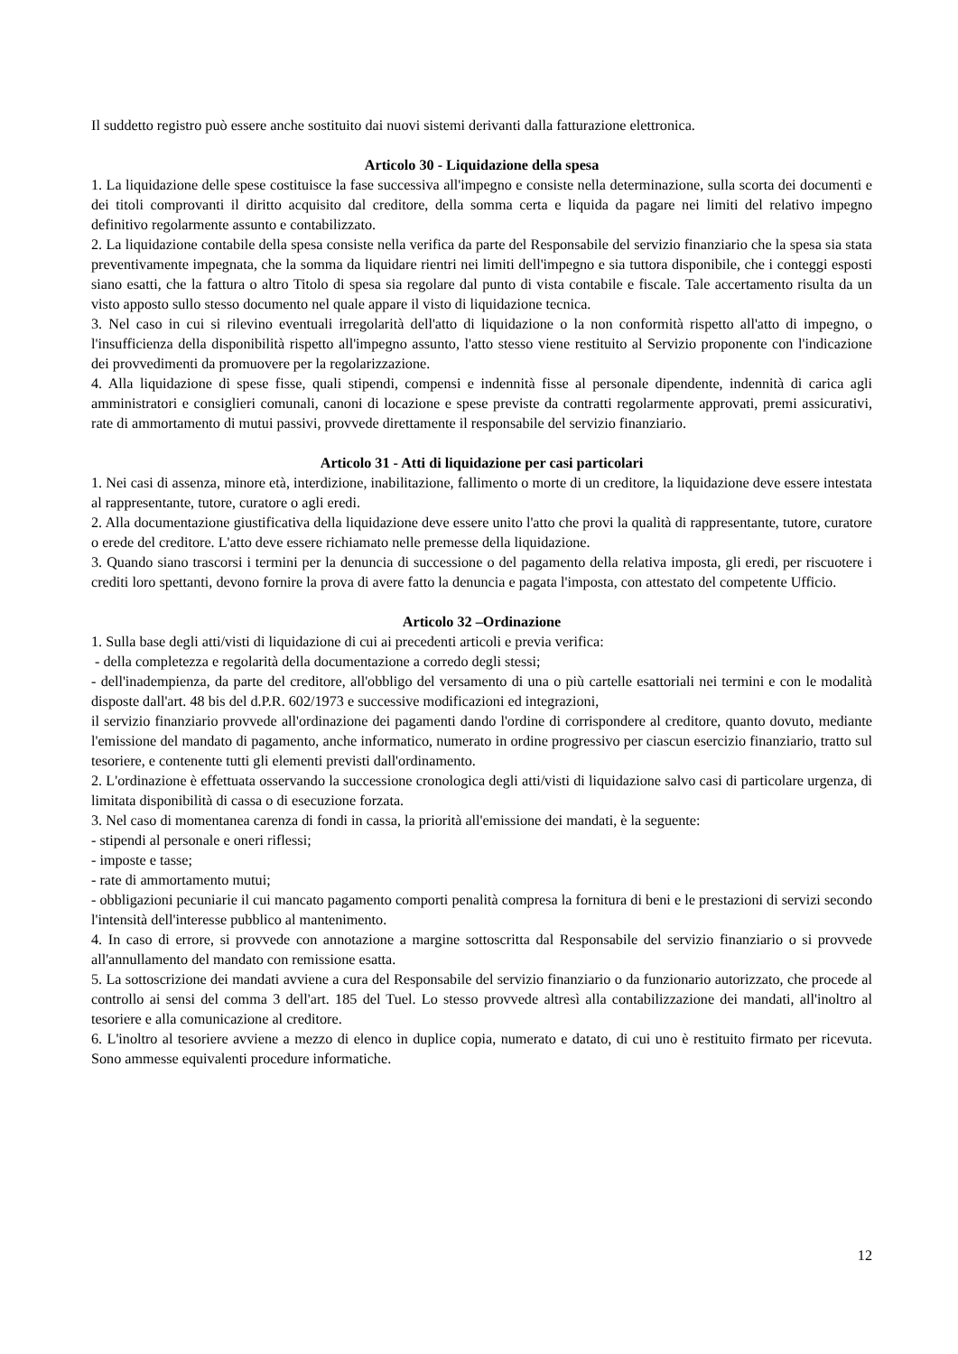Il suddetto registro può essere anche sostituito dai nuovi sistemi derivanti dalla fatturazione elettronica.
Articolo 30 - Liquidazione della spesa
1. La liquidazione delle spese costituisce la fase successiva all'impegno e consiste nella determinazione, sulla scorta dei documenti e dei titoli comprovanti il diritto acquisito dal creditore, della somma certa e liquida da pagare nei limiti del relativo impegno definitivo regolarmente assunto e contabilizzato.
2. La liquidazione contabile della spesa consiste nella verifica da parte del Responsabile del servizio finanziario che la spesa sia stata preventivamente impegnata, che la somma da liquidare rientri nei limiti dell'impegno e sia tuttora disponibile, che i conteggi esposti siano esatti, che la fattura o altro Titolo di spesa sia regolare dal punto di vista contabile e fiscale. Tale accertamento risulta da un visto apposto sullo stesso documento nel quale appare il visto di liquidazione tecnica.
3. Nel caso in cui si rilevino eventuali irregolarità dell'atto di liquidazione o la non conformità rispetto all'atto di impegno, o l'insufficienza della disponibilità rispetto all'impegno assunto, l'atto stesso viene restituito al Servizio proponente con l'indicazione dei provvedimenti da promuovere per la regolarizzazione.
4. Alla liquidazione di spese fisse, quali stipendi, compensi e indennità fisse al personale dipendente, indennità di carica agli amministratori e consiglieri comunali, canoni di locazione e spese previste da contratti regolarmente approvati, premi assicurativi, rate di ammortamento di mutui passivi, provvede direttamente il responsabile del servizio finanziario.
Articolo 31 - Atti di liquidazione per casi particolari
1. Nei casi di assenza, minore età, interdizione, inabilitazione, fallimento o morte di un creditore, la liquidazione deve essere intestata al rappresentante, tutore, curatore o agli eredi.
2. Alla documentazione giustificativa della liquidazione deve essere unito l'atto che provi la qualità di rappresentante, tutore, curatore o erede del creditore. L'atto deve essere richiamato nelle premesse della liquidazione.
3. Quando siano trascorsi i termini per la denuncia di successione o del pagamento della relativa imposta, gli eredi, per riscuotere i crediti loro spettanti, devono fornire la prova di avere fatto la denuncia e pagata l'imposta, con attestato del competente Ufficio.
Articolo 32 –Ordinazione
1. Sulla base degli atti/visti di liquidazione di cui ai precedenti articoli e previa verifica:
- della completezza e regolarità della documentazione a corredo degli stessi;
- dell'inadempienza, da parte del creditore, all'obbligo del versamento di una o più cartelle esattoriali nei termini e con le modalità disposte dall'art. 48 bis del d.P.R. 602/1973 e successive modificazioni ed integrazioni,
il servizio finanziario provvede all'ordinazione dei pagamenti dando l'ordine di corrispondere al creditore, quanto dovuto, mediante l'emissione del mandato di pagamento, anche informatico, numerato in ordine progressivo per ciascun esercizio finanziario, tratto sul tesoriere, e contenente tutti gli elementi previsti dall'ordinamento.
2. L'ordinazione è effettuata osservando la successione cronologica degli atti/visti di liquidazione salvo casi di particolare urgenza, di limitata disponibilità di cassa o di esecuzione forzata.
3. Nel caso di momentanea carenza di fondi in cassa, la priorità all'emissione dei mandati, è la seguente:
- stipendi al personale e oneri riflessi;
- imposte e tasse;
- rate di ammortamento mutui;
- obbligazioni pecuniarie il cui mancato pagamento comporti penalità compresa la fornitura di beni e le prestazioni di servizi secondo l'intensità dell'interesse pubblico al mantenimento.
4. In caso di errore, si provvede con annotazione a margine sottoscritta dal Responsabile del servizio finanziario o si provvede all'annullamento del mandato con remissione esatta.
5. La sottoscrizione dei mandati avviene a cura del Responsabile del servizio finanziario o da funzionario autorizzato, che procede al controllo ai sensi del comma 3 dell'art. 185 del Tuel. Lo stesso provvede altresì alla contabilizzazione dei mandati, all'inoltro al tesoriere e alla comunicazione al creditore.
6. L'inoltro al tesoriere avviene a mezzo di elenco in duplice copia, numerato e datato, di cui uno è restituito firmato per ricevuta. Sono ammesse equivalenti procedure informatiche.
12